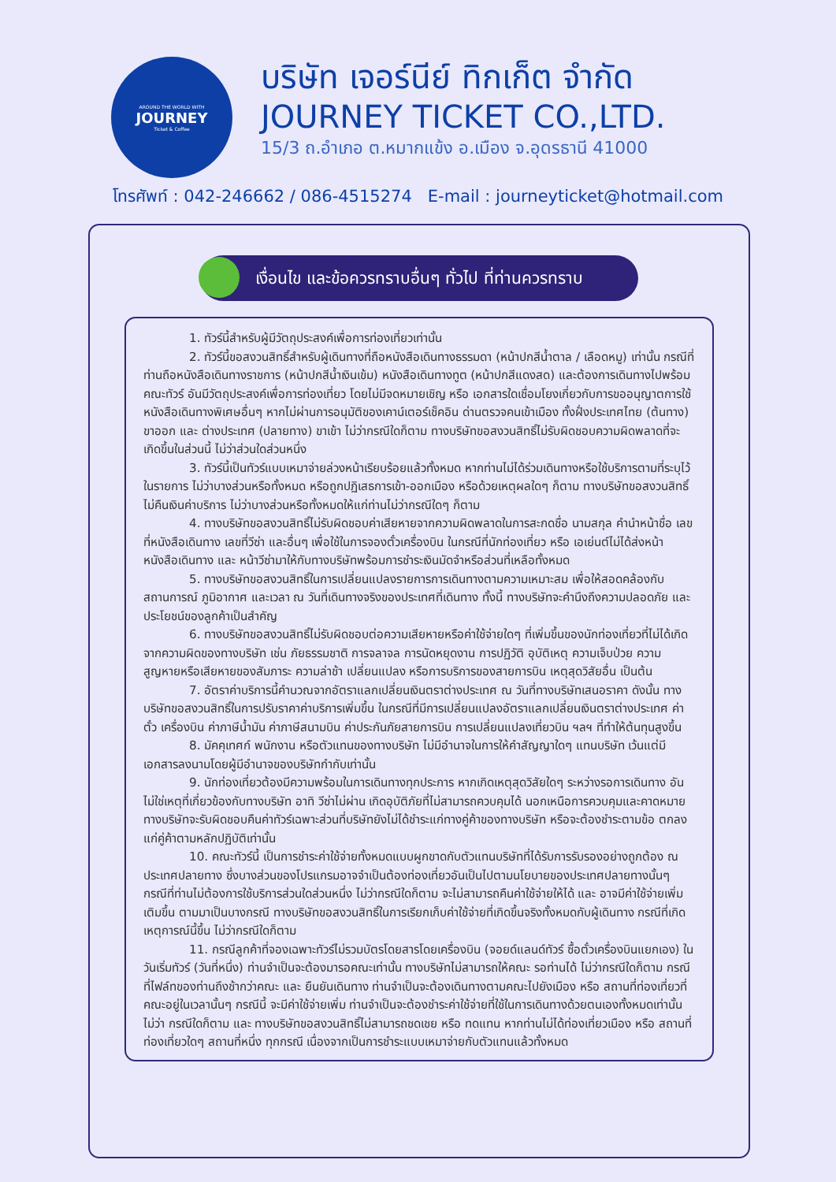AROUND THE WORLD WITH
JOURNEY
Ticket & Coffee
บริษัท เจอร์นีย์ ทิกเก็ต จำกัด
JOURNEY TICKET CO.,LTD.
15/3 ถ.อำเภอ ต.หมากแข้ง อ.เมือง จ.อุดรธานี 41000
โทรศัพท์ : 042-246662 / 086-4515274 E-mail : journeyticket@hotmail.com
เงื่อนไข และข้อควรทราบอื่นๆ ทั่วไป ที่ท่านควรทราบ
1. ทัวร์นี้สำหรับผู้มีวัตถุประสงค์เพื่อการท่องเที่ยวเท่านั้น
2. ทัวร์นี้ขอสงวนสิทธิ์สำหรับผู้เดินทางที่ถือหนังสือเดินทางธรรมดา (หน้าปกสีน้ำตาล / เลือดหมู) เท่านั้น กรณีที่ท่านถือหนังสือเดินทางราชการ (หน้าปกสีน้ำเงินเข้ม) หนังสือเดินทางทูต (หน้าปกสีแดงสด) และต้องการเดินทางไปพร้อมคณะทัวร์ อันมีวัตถุประสงค์เพื่อการท่องเที่ยว โดยไม่มีจดหมายเชิญ หรือ เอกสารใดเชื่อมโยงเกี่ยวกับการขออนุญาตการใช้หนังสือเดินทางพิเศษอื่นๆ หากไม่ผ่านการอนุมัติของเคาน์เตอร์เช็คอิน ด่านตรวจคนเข้าเมือง ทั้งฝั่งประเทศไทย (ต้นทาง) ขาออก และ ต่างประเทศ (ปลายทาง) ขาเข้า ไม่ว่ากรณีใดก็ตาม ทางบริษัทขอสงวนสิทธิ์ไม่รับผิดชอบความผิดพลาดที่จะเกิดขึ้นในส่วนนี้ ไม่ว่าส่วนใดส่วนหนึ่ง
3. ทัวร์นี้เป็นทัวร์แบบเหมาจ่ายล่วงหน้าเรียบร้อยแล้วทั้งหมด หากท่านไม่ได้ร่วมเดินทางหรือใช้บริการตามที่ระบุไว้ในรายการ ไม่ว่าบางส่วนหรือทั้งหมด หรือถูกปฏิเสธการเข้า-ออกเมือง หรือด้วยเหตุผลใดๆ ก็ตาม ทางบริษัทขอสงวนสิทธิ์ไม่คืนเงินค่าบริการ ไม่ว่าบางส่วนหรือทั้งหมดให้แก่ท่านไม่ว่ากรณีใดๆ ก็ตาม
4. ทางบริษัทขอสงวนสิทธิ์ไม่รับผิดชอบค่าเสียหายจากความผิดพลาดในการสะกดชื่อ นามสกุล คำนำหน้าชื่อ เลขที่หนังสือเดินทาง เลขที่วีซ่า และอื่นๆ เพื่อใช้ในการจองตั๋วเครื่องบิน ในกรณีที่นักท่องเที่ยว หรือ เอเย่นต์ไม่ได้ส่งหน้าหนังสือเดินทาง และ หน้าวีซ่ามาให้กับทางบริษัทพร้อมการชำระเงินมัดจำหรือส่วนที่เหลือทั้งหมด
5. ทางบริษัทขอสงวนสิทธิ์ในการเปลี่ยนแปลงรายการการเดินทางตามความเหมาะสม เพื่อให้สอดคล้องกับ สถานการณ์ ภูมิอากาศ และเวลา ณ วันที่เดินทางจริงของประเทศที่เดินทาง ทั้งนี้ ทางบริษัทจะคำนึงถึงความปลอดภัย และ ประโยชน์ของลูกค้าเป็นสำคัญ
6. ทางบริษัทขอสงวนสิทธิ์ไม่รับผิดชอบต่อความเสียหายหรือค่าใช้จ่ายใดๆ ที่เพิ่มขึ้นของนักท่องเที่ยวที่ไม่ได้เกิดจากความผิดของทางบริษัท เช่น ภัยธรรมชาติ การจลาจล การนัดหยุดงาน การปฏิวัติ อุบัติเหตุ ความเจ็บป่วย ความสูญหายหรือเสียหายของสัมภาระ ความล่าช้า เปลี่ยนแปลง หรือการบริการของสายการบิน เหตุสุดวิสัยอื่น เป็นต้น
7. อัตราค่าบริการนี้คำนวณจากอัตราแลกเปลี่ยนเงินตราต่างประเทศ ณ วันที่ทางบริษัทเสนอราคา ดังนั้น ทางบริษัทขอสงวนสิทธิ์ในการปรับราคาค่าบริการเพิ่มขึ้น ในกรณีที่มีการเปลี่ยนแปลงอัตราแลกเปลี่ยนเงินตราต่างประเทศ ค่าตั๋ว เครื่องบิน ค่าภาษีน้ำมัน ค่าภาษีสนามบิน ค่าประกันภัยสายการบิน การเปลี่ยนแปลงเที่ยวบิน ฯลฯ ที่ทำให้ต้นทุนสูงขึ้น
8. มัคคุเทศก์ พนักงาน หรือตัวแทนของทางบริษัท ไม่มีอำนาจในการให้คำสัญญาใดๆ แทนบริษัท เว้นแต่มีเอกสารลงนามโดยผู้มีอำนาจของบริษัทกำกับเท่านั้น
9. นักท่องเที่ยวต้องมีความพร้อมในการเดินทางทุกประการ หากเกิดเหตุสุดวิสัยใดๆ ระหว่างรอการเดินทาง อันไม่ใช่เหตุที่เกี่ยวข้องกับทางบริษัท อาทิ วีซ่าไม่ผ่าน เกิดอุบัติภัยที่ไม่สามารถควบคุมได้ นอกเหนือการควบคุมและคาดหมาย ทางบริษัทจะรับผิดชอบคืนค่าทัวร์เฉพาะส่วนที่บริษัทยังไม่ได้ชำระแก่ทางคู่ค้าของทางบริษัท หรือจะต้องชำระตามข้อ ตกลงแก่คู่ค้าตามหลักปฏิบัติเท่านั้น
10. คณะทัวร์นี้ เป็นการชำระค่าใช้จ่ายทั้งหมดแบบผูกขาดกับตัวแทนบริษัทที่ได้รับการรับรองอย่างถูกต้อง ณ ประเทศปลายทาง ซึ่งบางส่วนของโปรแกรมอาจจำเป็นต้องท่องเที่ยวอันเป็นไปตามนโยบายของประเทศปลายทางนั้นๆ กรณีที่ท่านไม่ต้องการใช้บริการส่วนใดส่วนหนึ่ง ไม่ว่ากรณีใดก็ตาม จะไม่สามารถคืนค่าใช้จ่ายให้ได้ และ อาจมีค่าใช้จ่ายเพิ่มเติมขึ้น ตามมาเป็นบางกรณี ทางบริษัทขอสงวนสิทธิ์ในการเรียกเก็บค่าใช้จ่ายที่เกิดขึ้นจริงทั้งหมดกับผู้เดินทาง กรณีที่เกิดเหตุการณ์นี้ขึ้น ไม่ว่ากรณีใดก็ตาม
11. กรณีลูกค้าที่จองเฉพาะทัวร์ไม่รวมบัตรโดยสารโดยเครื่องบิน (จอยด์แลนด์ทัวร์ ซื้อตั๋วเครื่องบินแยกเอง) ในวันเริ่มทัวร์ (วันที่หนึ่ง) ท่านจำเป็นจะต้องมารอคณะเท่านั้น ทางบริษัทไม่สามารถให้คณะ รอท่านได้ ไม่ว่ากรณีใดก็ตาม กรณีที่ไฟล์ทของท่านถึงช้ากว่าคณะ และ ยืนยันเดินทาง ท่านจำเป็นจะต้องเดินทางตามคณะไปยังเมือง หรือ สถานที่ท่องเที่ยวที่คณะอยู่ในเวลานั้นๆ กรณีนี้ จะมีค่าใช้จ่ายเพิ่ม ท่านจำเป็นจะต้องชำระค่าใช้จ่ายที่ใช้ในการเดินทางด้วยตนเองทั้งหมดเท่านั้น ไม่ว่า กรณีใดก็ตาม และ ทางบริษัทขอสงวนสิทธิ์ไม่สามารถชดเชย หรือ ทดแทน หากท่านไม่ได้ท่องเที่ยวเมือง หรือ สถานที่ท่องเที่ยวใดๆ สถานที่หนึ่ง ทุกกรณี เนื่องจากเป็นการชำระแบบเหมาจ่ายกับตัวแทนแล้วทั้งหมด